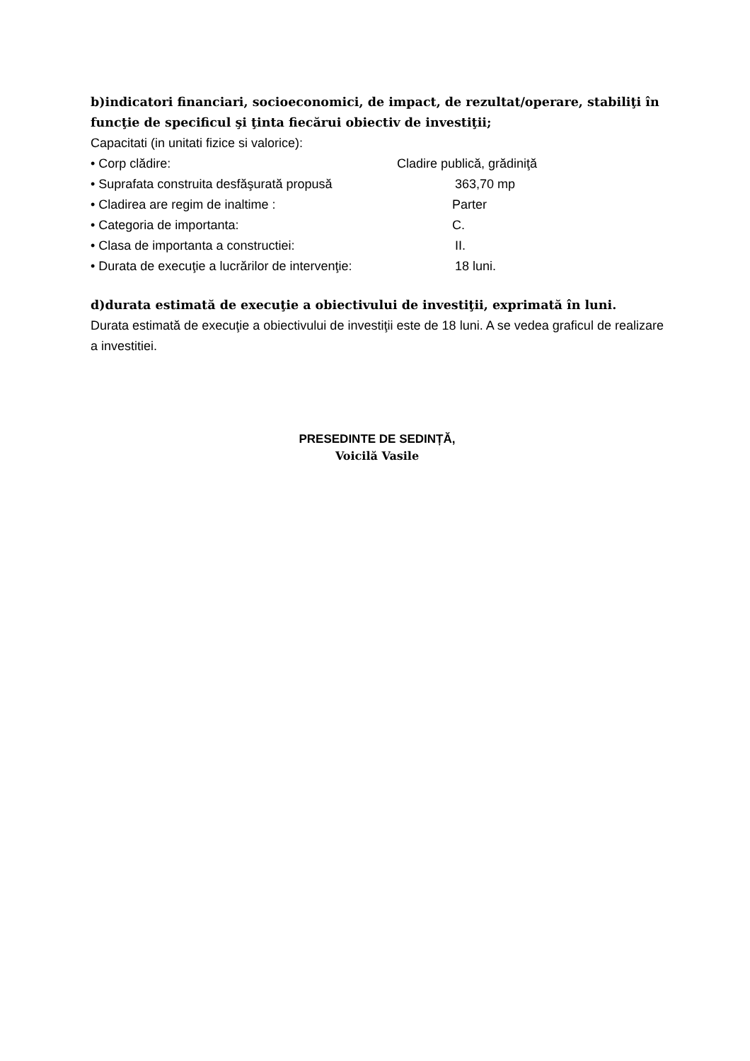b)indicatori financiari, socioeconomici, de impact, de rezultat/operare, stabiliţi în funcţie de specificul şi ţinta fiecărui obiectiv de investiţii;
Capacitati (in unitati fizice si valorice):
• Corp clădire: Cladire publică, grădiniţă
• Suprafata construita desfăşurată propusă 363,70 mp
• Cladirea are regim de inaltime : Parter
• Categoria de importanta: C.
• Clasa de importanta a constructiei: II.
• Durata de execuţie a lucrărilor de intervenţie: 18 luni.
d)durata estimată de execuţie a obiectivului de investiţii, exprimată în luni.
Durata estimată de execuţie a obiectivului de investiţii este de 18 luni. A se vedea graficul de realizare a investitiei.
PRESEDINTE DE SEDINȚĂ,
Voicilă Vasile